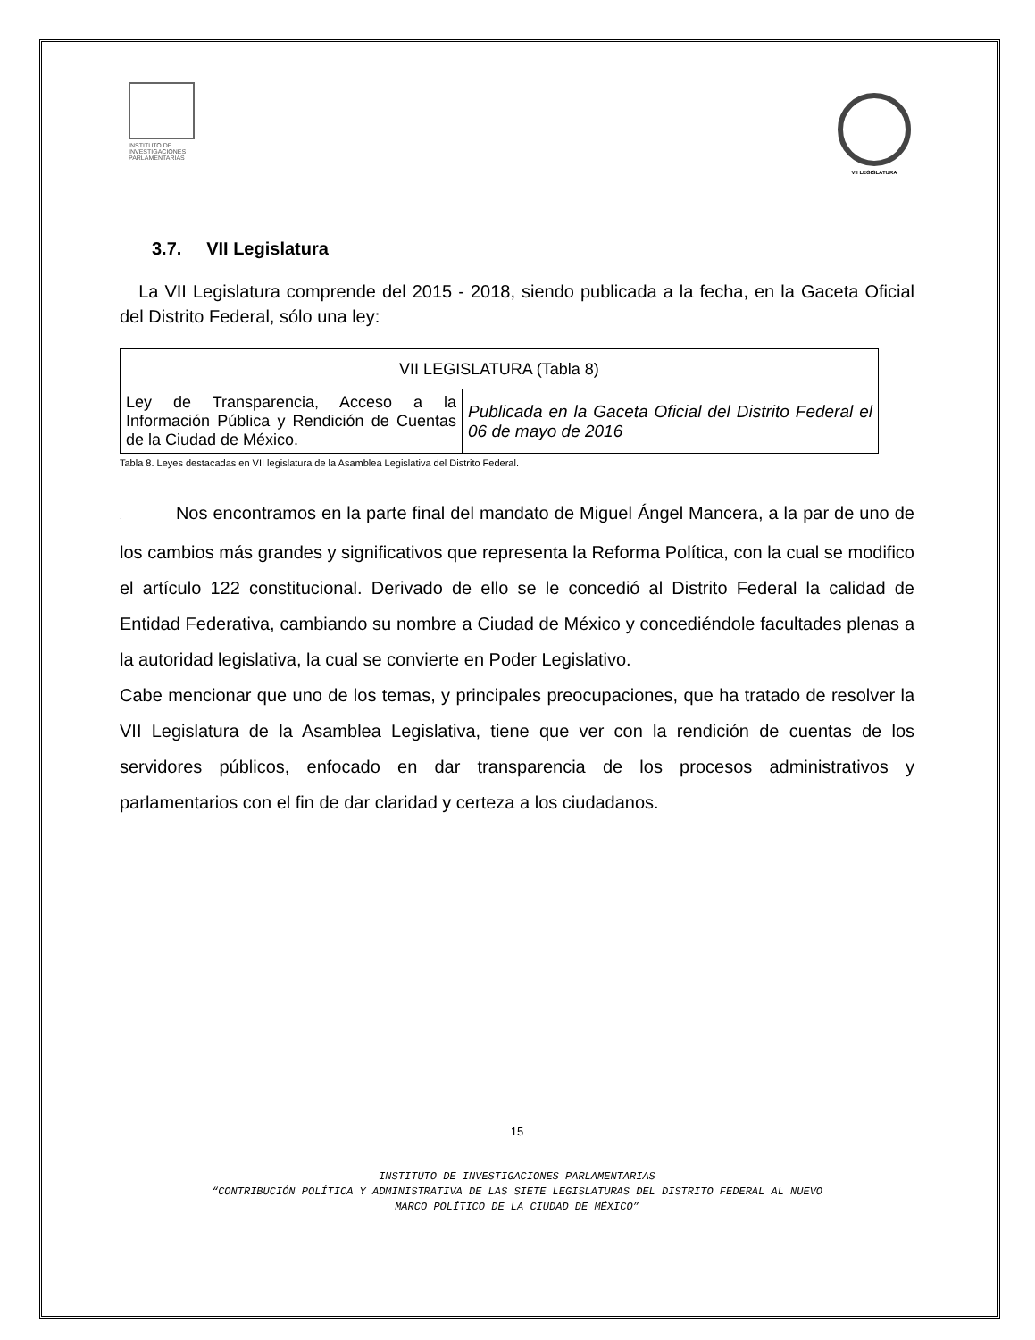INSTITUTO DE
INVESTIGACIONES
PARLAMENTARIAS
VII LEGISLATURA
3.7. VII Legislatura
La VII Legislatura comprende del 2015 - 2018, siendo publicada a la fecha, en la Gaceta Oficial del Distrito Federal, sólo una ley:
| VII LEGISLATURA (Tabla 8) | |
| --- | --- |
| Ley de Transparencia, Acceso a la Información Pública y Rendición de Cuentas de la Ciudad de México. | Publicada en la Gaceta Oficial del Distrito Federal el 06 de mayo de 2016 |
Tabla 8. Leyes destacadas en VII legislatura de la Asamblea Legislativa del Distrito Federal.
. Nos encontramos en la parte final del mandato de Miguel Ángel Mancera, a la par de uno de los cambios más grandes y significativos que representa la Reforma Política, con la cual se modifico el artículo 122 constitucional. Derivado de ello se le concedió al Distrito Federal la calidad de Entidad Federativa, cambiando su nombre a Ciudad de México y concediéndole facultades plenas a la autoridad legislativa, la cual se convierte en Poder Legislativo.
Cabe mencionar que uno de los temas, y principales preocupaciones, que ha tratado de resolver la VII Legislatura de la Asamblea Legislativa, tiene que ver con la rendición de cuentas de los servidores públicos, enfocado en dar transparencia de los procesos administrativos y parlamentarios con el fin de dar claridad y certeza a los ciudadanos.
15
INSTITUTO DE INVESTIGACIONES PARLAMENTARIAS
“CONTRIBUCIÓN POLÍTICA Y ADMINISTRATIVA DE LAS SIETE LEGISLATURAS DEL DISTRITO FEDERAL AL NUEVO
MARCO POLÍTICO DE LA CIUDAD DE MÉXICO”